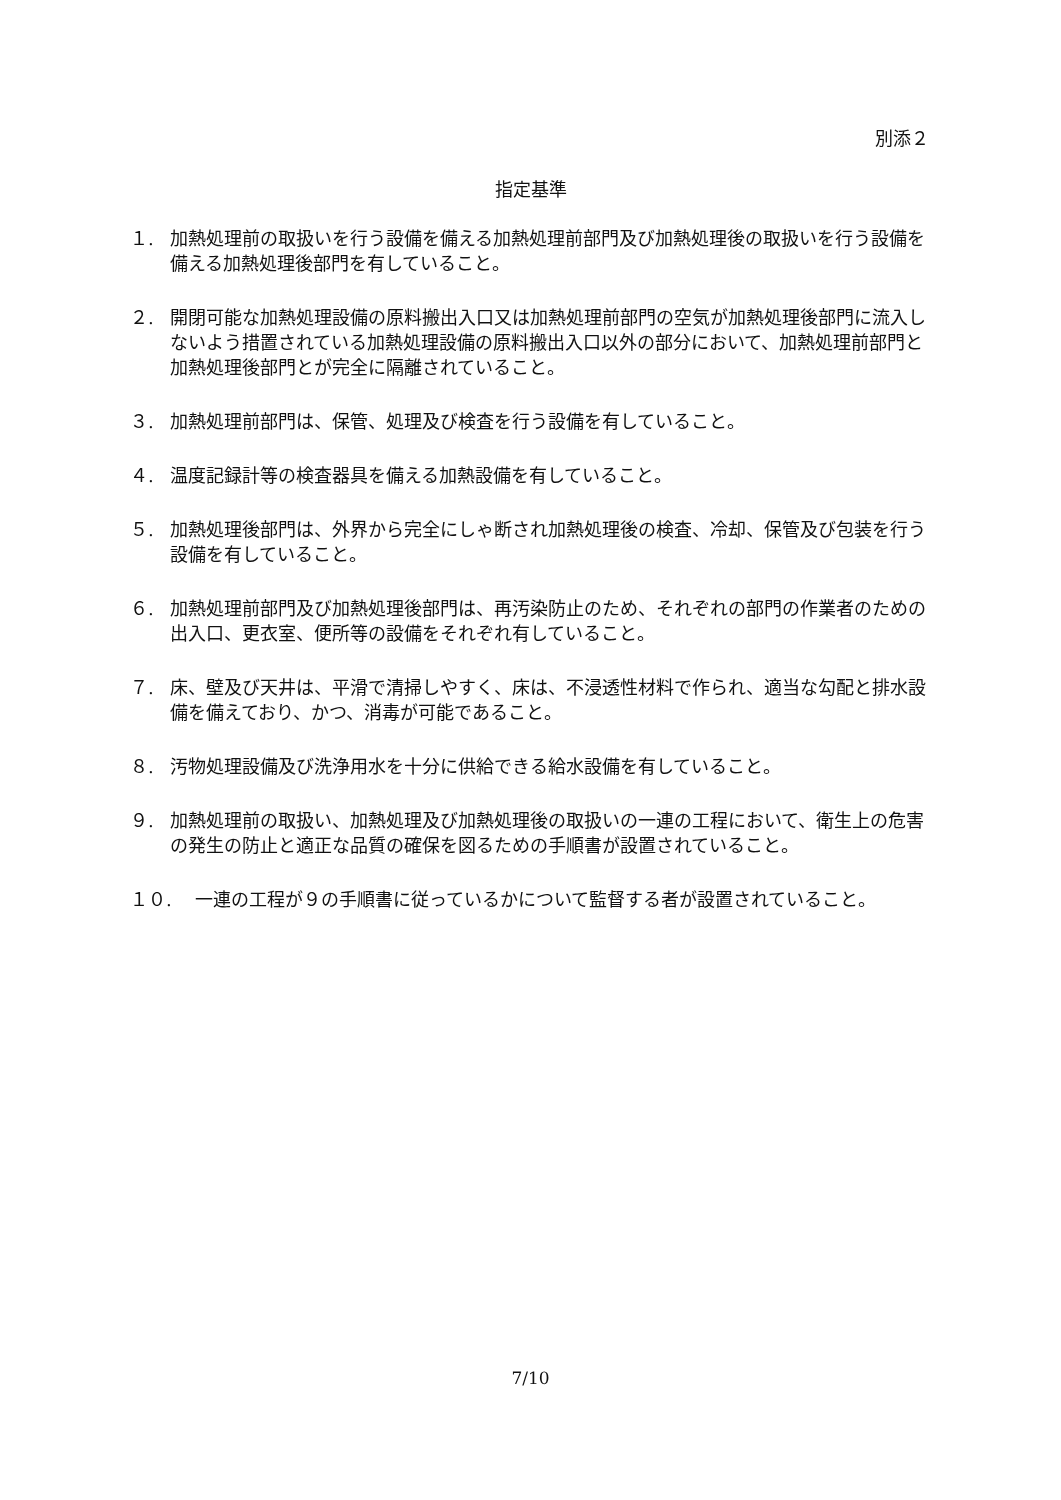別添２
指定基準
１. 加熱処理前の取扱いを行う設備を備える加熱処理前部門及び加熱処理後の取扱いを行う設備を備える加熱処理後部門を有していること。
２. 開閉可能な加熱処理設備の原料搬出入口又は加熱処理前部門の空気が加熱処理後部門に流入しないよう措置されている加熱処理設備の原料搬出入口以外の部分において、加熱処理前部門と加熱処理後部門とが完全に隔離されていること。
３. 加熱処理前部門は、保管、処理及び検査を行う設備を有していること。
４. 温度記録計等の検査器具を備える加熱設備を有していること。
５. 加熱処理後部門は、外界から完全にしゃ断され加熱処理後の検査、冷却、保管及び包装を行う設備を有していること。
６. 加熱処理前部門及び加熱処理後部門は、再汚染防止のため、それぞれの部門の作業者のための出入口、更衣室、便所等の設備をそれぞれ有していること。
７. 床、壁及び天井は、平滑で清掃しやすく、床は、不浸透性材料で作られ、適当な勾配と排水設備を備えており、かつ、消毒が可能であること。
８. 汚物処理設備及び洗浄用水を十分に供給できる給水設備を有していること。
９. 加熱処理前の取扱い、加熱処理及び加熱処理後の取扱いの一連の工程において、衛生上の危害の発生の防止と適正な品質の確保を図るための手順書が設置されていること。
１０.　 一連の工程が９の手順書に従っているかについて監督する者が設置されていること。
7/10